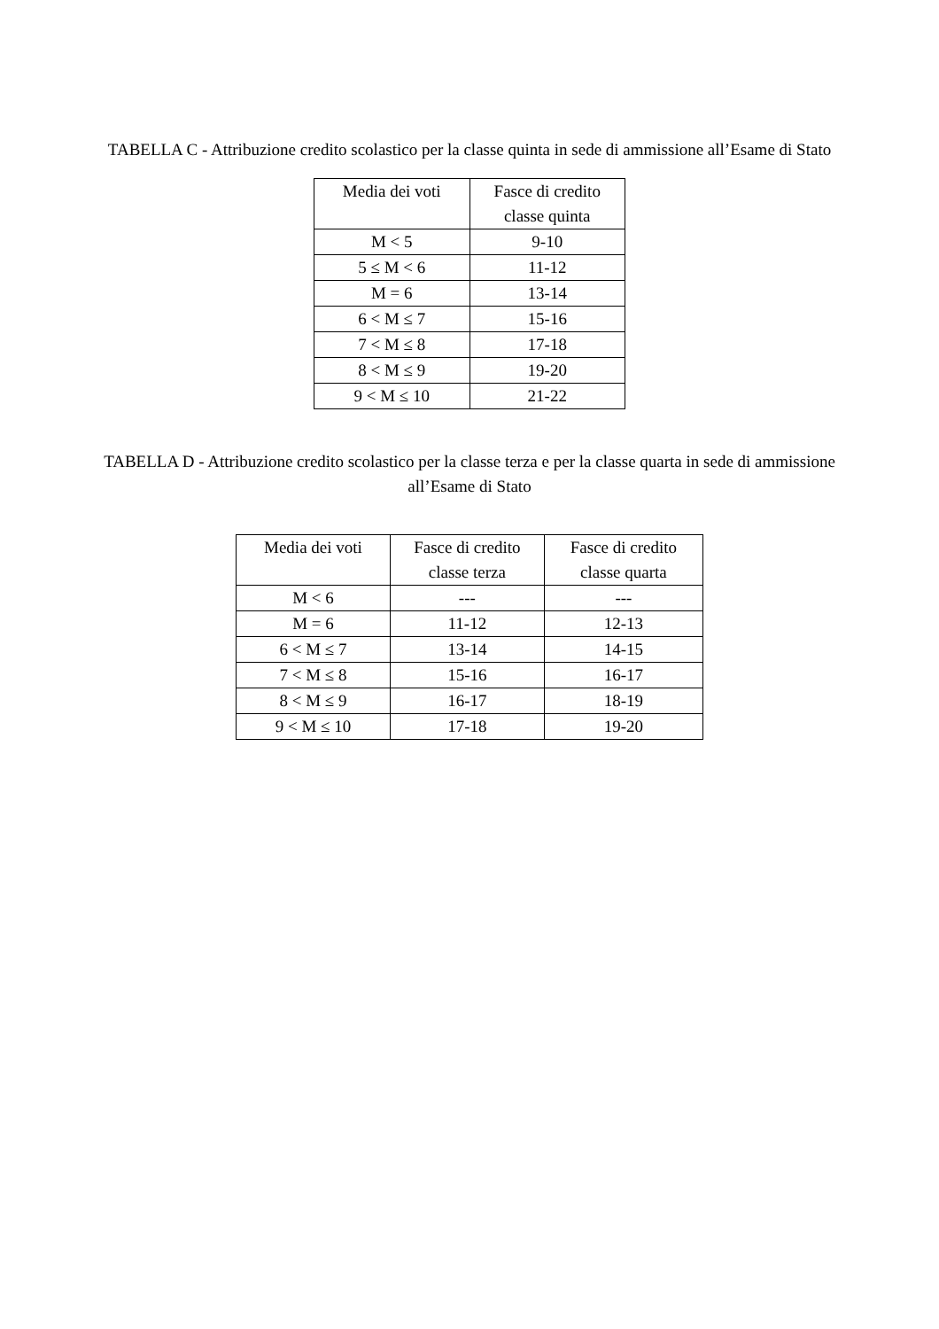TABELLA C - Attribuzione credito scolastico per la classe quinta in sede di ammissione all’Esame di Stato
| Media dei voti | Fasce di credito classe quinta |
| --- | --- |
| M < 5 | 9-10 |
| 5 ≤ M < 6 | 11-12 |
| M = 6 | 13-14 |
| 6 < M ≤ 7 | 15-16 |
| 7 < M ≤ 8 | 17-18 |
| 8 < M ≤ 9 | 19-20 |
| 9 < M ≤ 10 | 21-22 |
TABELLA D - Attribuzione credito scolastico per la classe terza e per la classe quarta in sede di ammissione all’Esame di Stato
| Media dei voti | Fasce di credito classe terza | Fasce di credito classe quarta |
| --- | --- | --- |
| M < 6 | --- | --- |
| M = 6 | 11-12 | 12-13 |
| 6 < M ≤ 7 | 13-14 | 14-15 |
| 7 < M ≤ 8 | 15-16 | 16-17 |
| 8 < M ≤ 9 | 16-17 | 18-19 |
| 9 < M ≤ 10 | 17-18 | 19-20 |